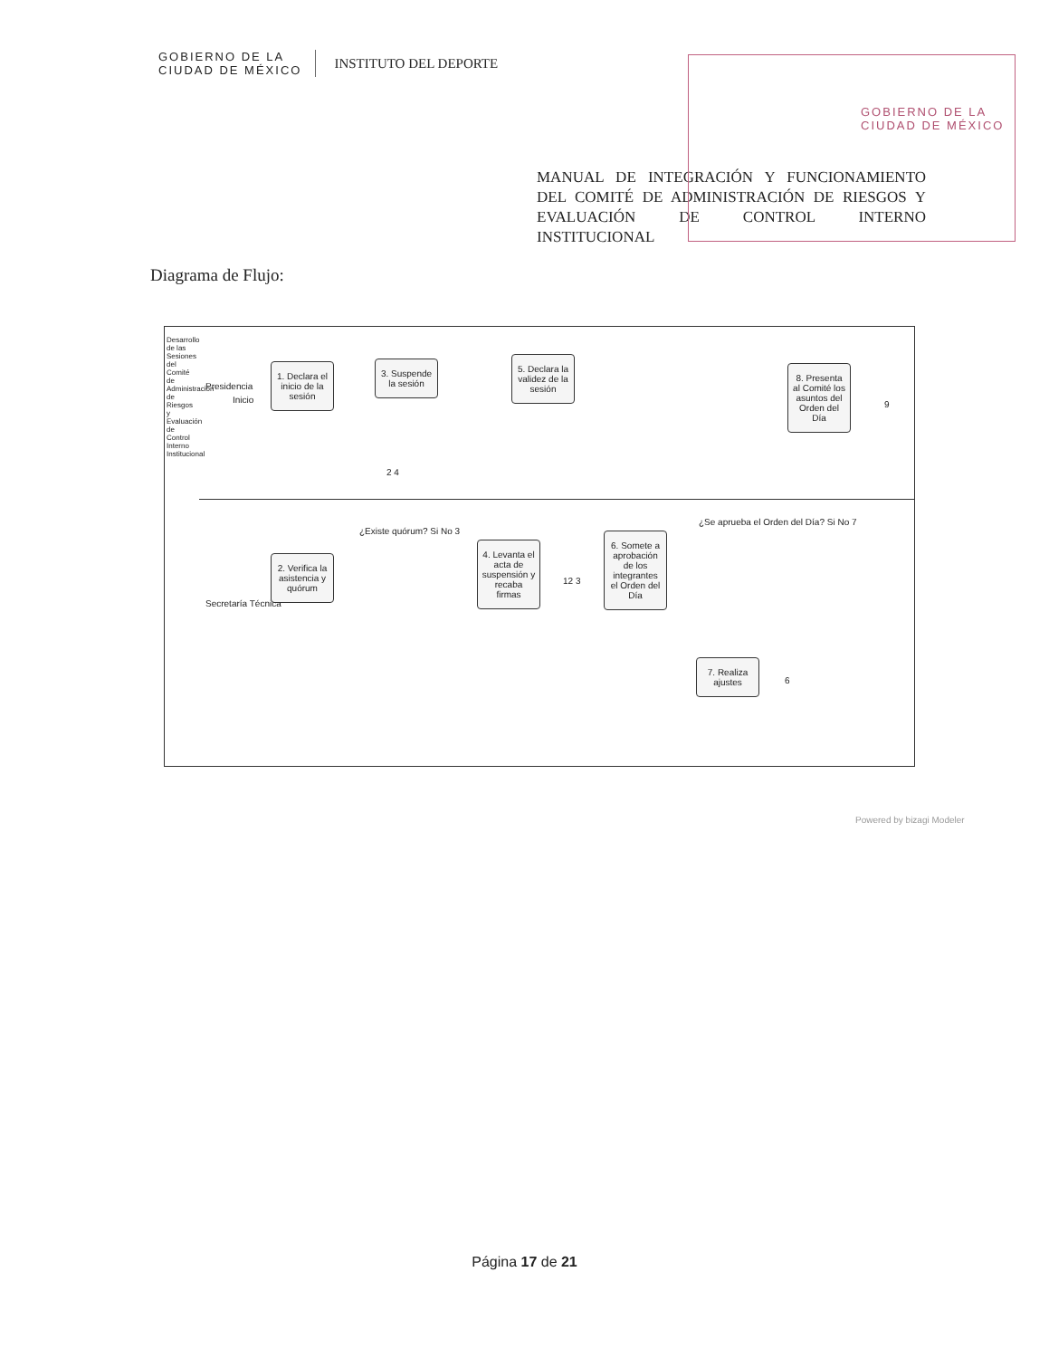GOBIERNO DE LA
CIUDAD DE MÉXICO
INSTITUTO DEL DEPORTE
GOBIERNO DE LA
CIUDAD DE MÉXICO
MANUAL DE INTEGRACIÓN Y FUNCIONAMIENTO DEL COMITÉ DE ADMINISTRACIÓN DE RIESGOS Y EVALUACIÓN DE CONTROL INTERNO INSTITUCIONAL
Diagrama de Flujo:
Desarrollo de las Sesiones del Comité de Administración de Riesgos y Evaluación de Control Interno Institucional
Presidencia
Secretaría Técnica
Inicio
1. Declara el inicio de la sesión
3. Suspende la sesión
2 4
5. Declara la validez de la sesión
8. Presenta al Comité los asuntos del Orden del Día
9
2. Verifica la asistencia y quórum
¿Existe quórum? Si No 3
4. Levanta el acta de suspensión y recaba firmas
12 3
6. Somete a aprobación de los integrantes el Orden del Día
¿Se aprueba el Orden del Día? Si No 7
7. Realiza ajustes
6
Powered by bizagi Modeler
Página 17 de 21